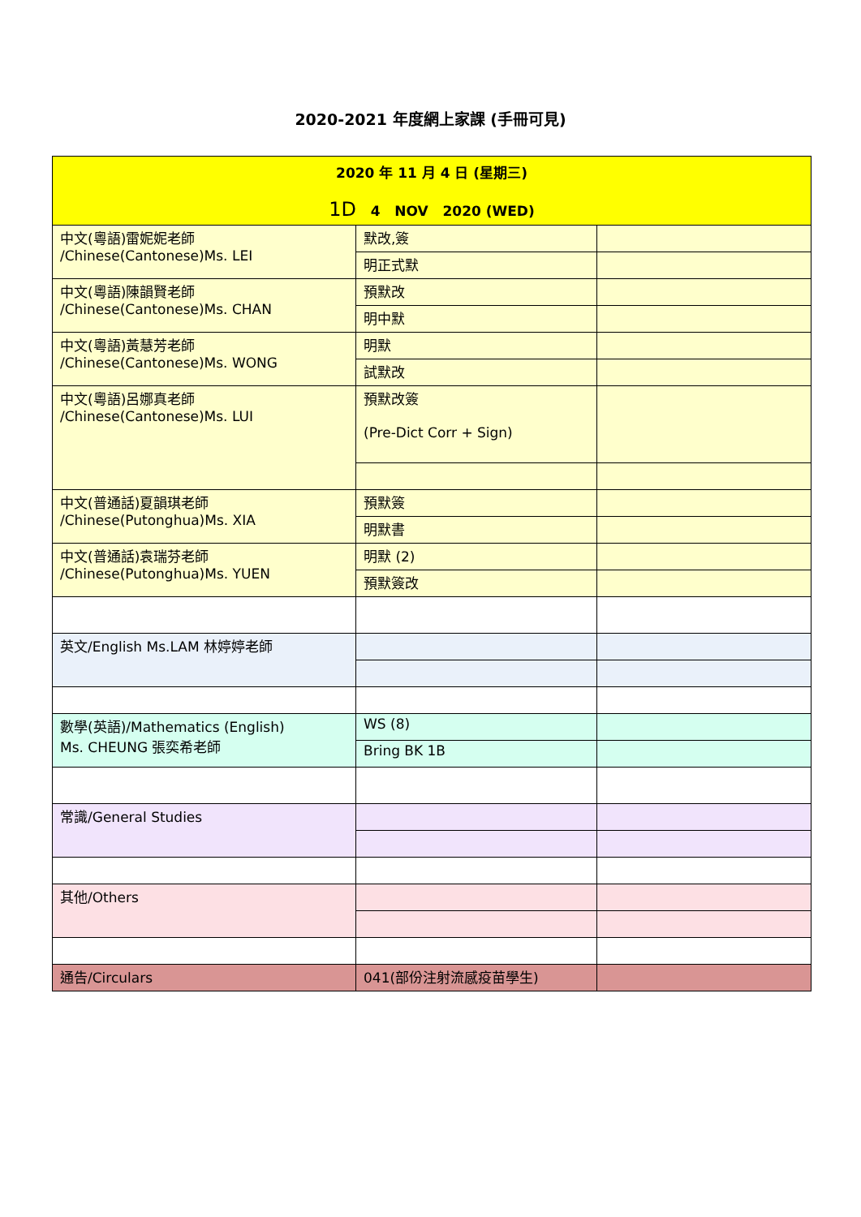2020-2021 年度網上家課 (手冊可見)
| 2020 年 11 月 4 日 (星期三) 1D 4 NOV 2020 (WED) | | |
| 中文(粵語)雷妮妮老師 /Chinese(Cantonese)Ms. LEI | 默改,簽 | |
| | 明正式默 | |
| 中文(粵語)陳韻賢老師 /Chinese(Cantonese)Ms. CHAN | 預默改 | |
| | 明中默 | |
| 中文(粵語)黃慧芳老師 /Chinese(Cantonese)Ms. WONG | 明默 | |
| | 試默改 | |
| 中文(粵語)呂娜真老師 /Chinese(Cantonese)Ms. LUI | 預默改簽 (Pre-Dict Corr + Sign) | |
| 中文(普通話)夏韻琪老師 /Chinese(Putonghua)Ms. XIA | 預默簽 | |
| | 明默書 | |
| 中文(普通話)袁瑞芬老師 /Chinese(Putonghua)Ms. YUEN | 明默 (2) | |
| | 預默簽改 | |
| 英文/English Ms.LAM 林婷婷老師 | | |
| 數學(英語)/Mathematics (English) Ms. CHEUNG 張奕希老師 | WS (8) | |
| | Bring BK 1B | |
| 常識/General Studies | | |
| 其他/Others | | |
| 通告/Circulars | 041(部份注射流感疫苗學生) | |